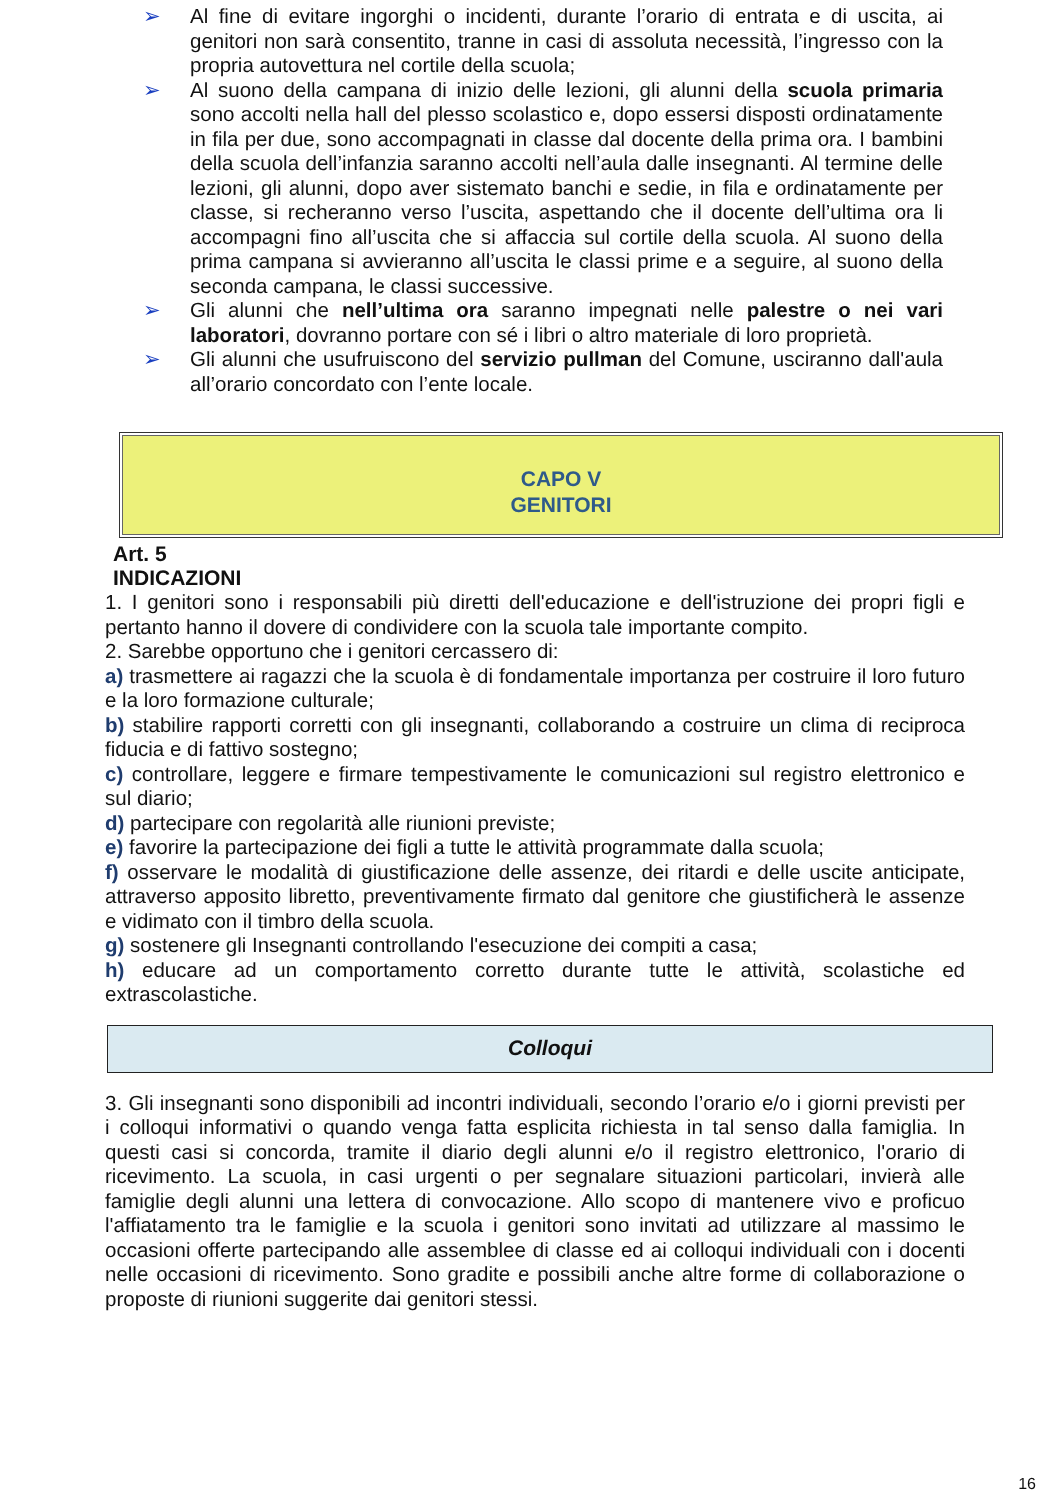➢ Al fine di evitare ingorghi o incidenti, durante l’orario di entrata e di uscita, ai genitori non sarà consentito, tranne in casi di assoluta necessità, l’ingresso con la propria autovettura nel cortile della scuola;
➢ Al suono della campana di inizio delle lezioni, gli alunni della scuola primaria sono accolti nella hall del plesso scolastico e, dopo essersi disposti ordinatamente in fila per due, sono accompagnati in classe dal docente della prima ora. I bambini della scuola dell’infanzia saranno accolti nell’aula dalle insegnanti. Al termine delle lezioni, gli alunni, dopo aver sistemato banchi e sedie, in fila e ordinatamente per classe, si recheranno verso l’uscita, aspettando che il docente dell’ultima ora li accompagni fino all’uscita che si affaccia sul cortile della scuola. Al suono della prima campana si avvieranno all’uscita le classi prime e a seguire, al suono della seconda campana, le classi successive.
➢ Gli alunni che nell’ultima ora saranno impegnati nelle palestre o nei vari laboratori, dovranno portare con sé i libri o altro materiale di loro proprietà.
➢ Gli alunni che usufruiscono del servizio pullman del Comune, usciranno dall'aula all’orario concordato con l’ente locale.
CAPO V
GENITORI
Art. 5
INDICAZIONI
1. I genitori sono i responsabili più diretti dell'educazione e dell'istruzione dei propri figli e pertanto hanno il dovere di condividere con la scuola tale importante compito.
2. Sarebbe opportuno che i genitori cercassero di:
a) trasmettere ai ragazzi che la scuola è di fondamentale importanza per costruire il loro futuro e la loro formazione culturale;
b) stabilire rapporti corretti con gli insegnanti, collaborando a costruire un clima di reciproca fiducia e di fattivo sostegno;
c) controllare, leggere e firmare tempestivamente le comunicazioni sul registro elettronico e sul diario;
d) partecipare con regolarità alle riunioni previste;
e) favorire la partecipazione dei figli a tutte le attività programmate dalla scuola;
f) osservare le modalità di giustificazione delle assenze, dei ritardi e delle uscite anticipate, attraverso apposito libretto, preventivamente firmato dal genitore che giustificherà le assenze e vidimato con il timbro della scuola.
g) sostenere gli Insegnanti controllando l'esecuzione dei compiti a casa;
h) educare ad un comportamento corretto durante tutte le attività, scolastiche ed extrascolastiche.
Colloqui
3. Gli insegnanti sono disponibili ad incontri individuali, secondo l’orario e/o i giorni previsti per i colloqui informativi o quando venga fatta esplicita richiesta in tal senso dalla famiglia. In questi casi si concorda, tramite il diario degli alunni e/o il registro elettronico, l'orario di ricevimento. La scuola, in casi urgenti o per segnalare situazioni particolari, invierà alle famiglie degli alunni una lettera di convocazione. Allo scopo di mantenere vivo e proficuo l'affiatamento tra le famiglie e la scuola i genitori sono invitati ad utilizzare al massimo le occasioni offerte partecipando alle assemblee di classe ed ai colloqui individuali con i docenti nelle occasioni di ricevimento. Sono gradite e possibili anche altre forme di collaborazione o proposte di riunioni suggerite dai genitori stessi.
16